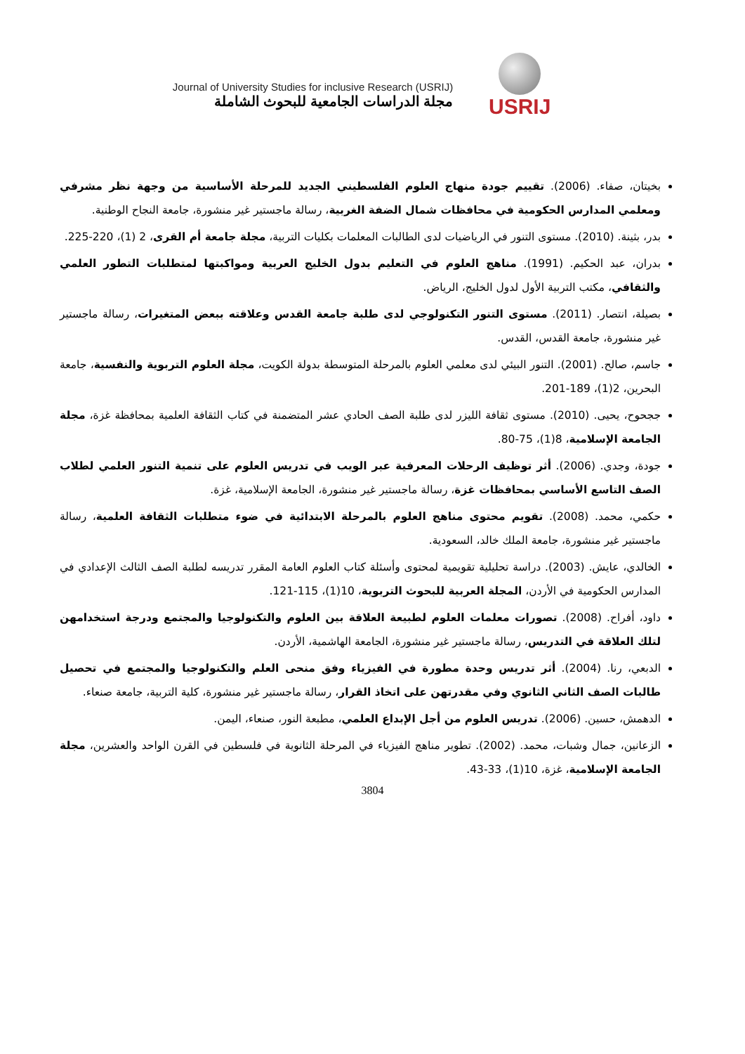Journal of University Studies for inclusive Research (USRIJ)
مجلة الدراسات الجامعية للبحوث الشاملة
USRIJ
بخيتان، صفاء. (2006). تقييم جودة منهاج العلوم الفلسطيني الجديد للمرحلة الأساسية من وجهة نظر مشرفي ومعلمي المدارس الحكومية في محافظات شمال الضفة الغربية، رسالة ماجستير غير منشورة، جامعة النجاح الوطنية.
بدر، بثينة. (2010). مستوى التنور في الرياضيات لدى الطالبات المعلمات بكليات التربية، مجلة جامعة أم القرى، 2 (1)، 220-225.
بدران، عبد الحكيم. (1991). مناهج العلوم في التعليم بدول الخليج العربية ومواكبتها لمتطلبات التطور العلمي والثقافي، مكتب التربية الأول لدول الخليج، الرياض.
بصيلة، انتصار. (2011). مستوى التنور التكنولوجي لدى طلبة جامعة القدس وعلاقته ببعض المتغيرات، رسالة ماجستير غير منشورة، جامعة القدس، القدس.
جاسم، صالح. (2001). التنور البيئي لدى معلمي العلوم بالمرحلة المتوسطة بدولة الكويت، مجلة العلوم التربوية والنفسية، جامعة البحرين، 2(1)، 189-201.
ججحوح، يحيى. (2010). مستوى ثقافة الليزر لدى طلبة الصف الحادي عشر المتضمنة في كتاب الثقافة العلمية بمحافظة غزة، مجلة الجامعة الإسلامية، 8(1)، 75-80.
جودة، وجدي. (2006). أثر توظيف الرحلات المعرفية عبر الويب في تدريس العلوم على تنمية التنور العلمي لطلاب الصف التاسع الأساسي بمحافظات غزة، رسالة ماجستير غير منشورة، الجامعة الإسلامية، غزة.
حكمي، محمد. (2008). تقويم محتوى مناهج العلوم بالمرحلة الابتدائية في ضوء متطلبات الثقافة العلمية، رسالة ماجستير غير منشورة، جامعة الملك خالد، السعودية.
الخالدي، عايش. (2003). دراسة تحليلية تقويمية لمحتوى وأسئلة كتاب العلوم العامة المقرر تدريسه لطلبة الصف الثالث الإعدادي في المدارس الحكومية في الأردن، المجلة العربية للبحوث التربوية، 10(1)، 115-121.
داود، أفراح. (2008). تصورات معلمات العلوم لطبيعة العلاقة بين العلوم والتكنولوجيا والمجتمع ودرجة استخدامهن لتلك العلاقة في التدريس، رسالة ماجستير غير منشورة، الجامعة الهاشمية، الأردن.
الدبعي، رنا. (2004). أثر تدريس وحدة مطورة في الفيزياء وفق منحى العلم والتكنولوجيا والمجتمع في تحصيل طالبات الصف الثاني الثانوي وفي مقدرتهن على اتخاذ القرار، رسالة ماجستير غير منشورة، كلية التربية، جامعة صنعاء.
الدهمش، حسين. (2006). تدريس العلوم من أجل الإبداع العلمي، مطبعة النور، صنعاء، اليمن.
الزعانين، جمال وشبات، محمد. (2002). تطوير مناهج الفيزياء في المرحلة الثانوية في فلسطين في القرن الواحد والعشرين، مجلة الجامعة الإسلامية، غزة، 10(1)، 33-43.
3804